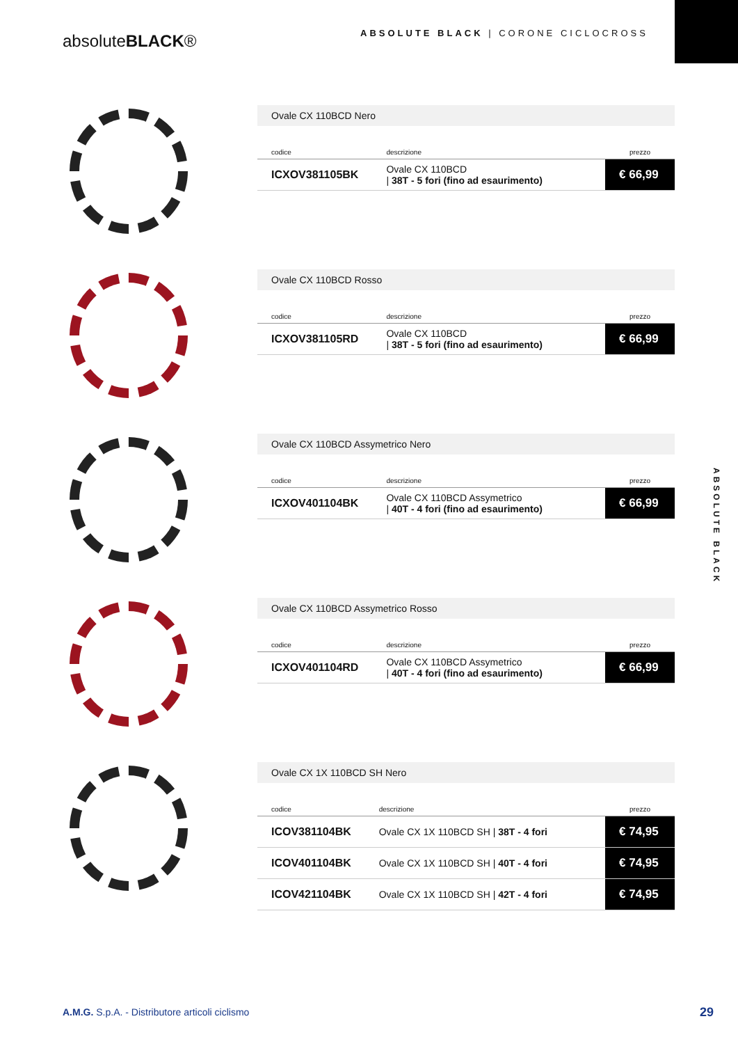absoluteBLACK®
ABSOLUTE BLACK | CORONE CICLOCROSS
ABSOLUTE BLACK
Ovale CX 110BCD Nero
| codice | descrizione | prezzo |
| --- | --- | --- |
| ICXOV381105BK | Ovale CX 110BCD / 38T - 5 fori (fino ad esaurimento) | € 66,99 |
Ovale CX 110BCD Rosso
| codice | descrizione | prezzo |
| --- | --- | --- |
| ICXOV381105RD | Ovale CX 110BCD / 38T - 5 fori (fino ad esaurimento) | € 66,99 |
Ovale CX 110BCD Assymetrico Nero
| codice | descrizione | prezzo |
| --- | --- | --- |
| ICXOV401104BK | Ovale CX 110BCD Assymetrico / 40T - 4 fori (fino ad esaurimento) | € 66,99 |
Ovale CX 110BCD Assymetrico Rosso
| codice | descrizione | prezzo |
| --- | --- | --- |
| ICXOV401104RD | Ovale CX 110BCD Assymetrico / 40T - 4 fori (fino ad esaurimento) | € 66,99 |
Ovale CX 1X 110BCD SH Nero
| codice | descrizione | prezzo |
| --- | --- | --- |
| ICOV381104BK | Ovale CX 1X 110BCD SH / 38T - 4 fori | € 74,95 |
| ICOV401104BK | Ovale CX 1X 110BCD SH / 40T - 4 fori | € 74,95 |
| ICOV421104BK | Ovale CX 1X 110BCD SH / 42T - 4 fori | € 74,95 |
A.M.G. S.p.A. - Distributore articoli ciclismo
29